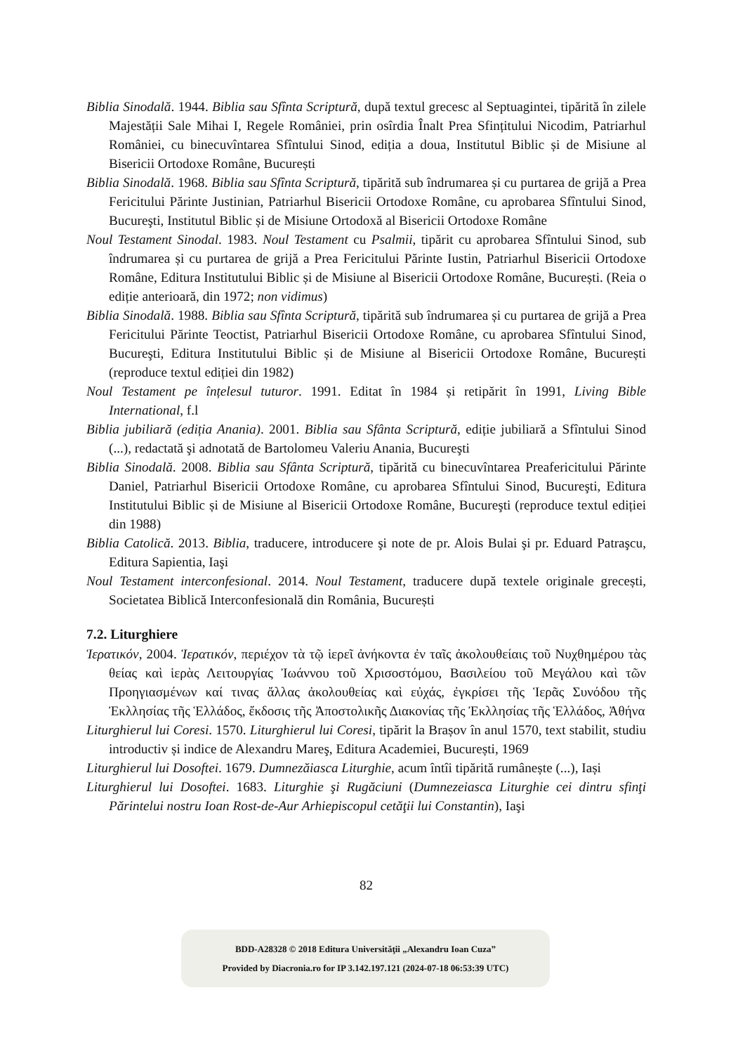Biblia Sinodală. 1944. Biblia sau Sfînta Scriptură, după textul grecesc al Septuagintei, tipărită în zilele Majestății Sale Mihai I, Regele României, prin osîrdia Înalt Prea Sfințitului Nicodim, Patriarhul României, cu binecuvîntarea Sfîntului Sinod, ediția a doua, Institutul Biblic și de Misiune al Bisericii Ortodoxe Române, București
Biblia Sinodală. 1968. Biblia sau Sfînta Scriptură, tipărită sub îndrumarea și cu purtarea de grijă a Prea Fericitului Părinte Justinian, Patriarhul Bisericii Ortodoxe Române, cu aprobarea Sfîntului Sinod, Bucureşti, Institutul Biblic și de Misiune Ortodoxă al Bisericii Ortodoxe Române
Noul Testament Sinodal. 1983. Noul Testament cu Psalmii, tipărit cu aprobarea Sfîntului Sinod, sub îndrumarea și cu purtarea de grijă a Prea Fericitului Părinte Iustin, Patriarhul Bisericii Ortodoxe Române, Editura Institutului Biblic și de Misiune al Bisericii Ortodoxe Române, București. (Reia o ediție anterioară, din 1972; non vidimus)
Biblia Sinodală. 1988. Biblia sau Sfînta Scriptură, tipărită sub îndrumarea și cu purtarea de grijă a Prea Fericitului Părinte Teoctist, Patriarhul Bisericii Ortodoxe Române, cu aprobarea Sfîntului Sinod, Bucureşti, Editura Institutului Biblic și de Misiune al Bisericii Ortodoxe Române, București (reproduce textul ediției din 1982)
Noul Testament pe înțelesul tuturor. 1991. Editat în 1984 și retipărit în 1991, Living Bible International, f.l
Biblia jubiliară (ediția Anania). 2001. Biblia sau Sfânta Scriptură, ediție jubiliară a Sfîntului Sinod (...), redactată şi adnotată de Bartolomeu Valeriu Anania, Bucureşti
Biblia Sinodală. 2008. Biblia sau Sfânta Scriptură, tipărită cu binecuvîntarea Preafericitului Părinte Daniel, Patriarhul Bisericii Ortodoxe Române, cu aprobarea Sfîntului Sinod, Bucureşti, Editura Institutului Biblic și de Misiune al Bisericii Ortodoxe Române, Bucureşti (reproduce textul ediției din 1988)
Biblia Catolică. 2013. Biblia, traducere, introducere şi note de pr. Alois Bulai şi pr. Eduard Patraşcu, Editura Sapientia, Iaşi
Noul Testament interconfesional. 2014. Noul Testament, traducere după textele originale grecești, Societatea Biblică Interconfesională din România, București
7.2. Liturghiere
Ἱερατικόν, 2004. Ἱερατικόν, περιέχον τὰ τῷ ἱερεῖ ἀνήκοντα ἐν ταῖς ἀκολουθείαις τοῦ Νυχθημέρου τὰς θείας καὶ ἱερὰς Λειτουργίας Ἰωάννου τοῦ Χρισοστόμου, Βασιλείου τοῦ Μεγάλου καὶ τῶν Προηγιασμένων καί τινας ἄλλας ἀκολουθείας καὶ εὐχάς, ἐγκρίσει τῆς Ἱερᾶς Συνόδου τῆς Ἐκλλησίας τῆς Ἑλλάδος, ἔκδοσις τῆς Ἀποστολικῆς Διακονίας τῆς Ἐκλλησίας τῆς Ἑλλάδος, Ἀθήνα
Liturghierul lui Coresi. 1570. Liturghierul lui Coresi, tipărit la Brașov în anul 1570, text stabilit, studiu introductiv și indice de Alexandru Mareş, Editura Academiei, București, 1969
Liturghierul lui Dosoftei. 1679. Dumnezăiasca Liturghie, acum întîi tipărită rumânește (...), Iași
Liturghierul lui Dosoftei. 1683. Liturghie şi Rugăciuni (Dumnezeiasca Liturghie cei dintru sfinţi Părintelui nostru Ioan Rost-de-Aur Arhiepiscopul cetăţii lui Constantin), Iaşi
82
BDD-A28328 © 2018 Editura Universităţii „Alexandru Ioan Cuza”
Provided by Diacronia.ro for IP 3.142.197.121 (2024-07-18 06:53:39 UTC)